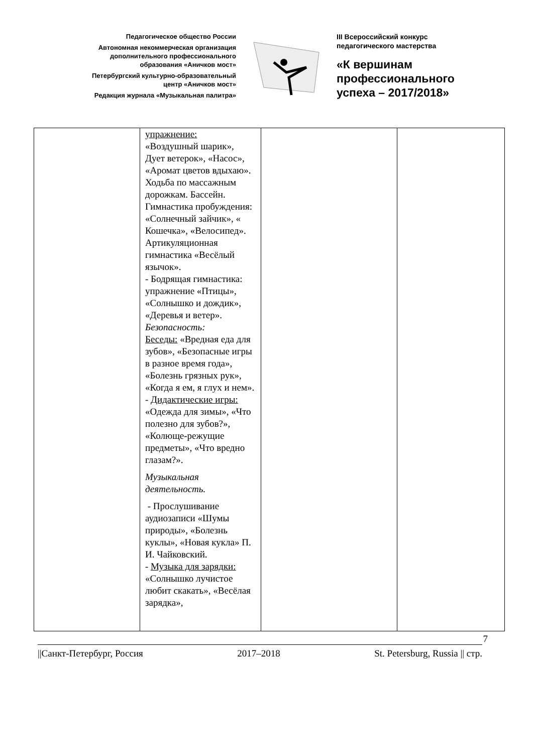Педагогическое общество России
Автономная некоммерческая организация
дополнительного профессионального
образования «Аничков мост»
Петербургский культурно-образовательный
центр «Аничков мост»
Редакция журнала «Музыкальная палитра»
III Всероссийский конкурс
педагогического мастерства
«К вершинам
профессионального
успеха – 2017/2018»
| | упражнение: «Воздушный шарик», Дует ветерок», «Насос», «Аромат цветов вдыхаю». Ходьба по массажным дорожкам. Бассейн. Гимнастика пробуждения: «Солнечный зайчик», « Кошечка», «Велосипед». Артикуляционная гимнастика «Весёлый язычок». - Бодрящая гимнастика: упражнение «Птицы», «Солнышко и дождик», «Деревья и ветер». Безопасность: Беседы: «Вредная еда для зубов», «Безопасные игры в разное время года», «Болезнь грязных рук», «Когда я ем, я глух и нем». - Дидактические игры: «Одежда для зимы», «Что полезно для зубов?», «Колюще-режущие предметы», «Что вредно глазам?». Музыкальная деятельность. - Прослушивание аудиозаписи «Шумы природы», «Болезнь куклы», «Новая кукла» П. И. Чайковский. - Музыка для зарядки: «Солнышко лучистое любит скакать», «Весёлая зарядка», | | |
7
||Санкт-Петербург, Россия 2017–2018 St. Petersburg, Russia || стр.